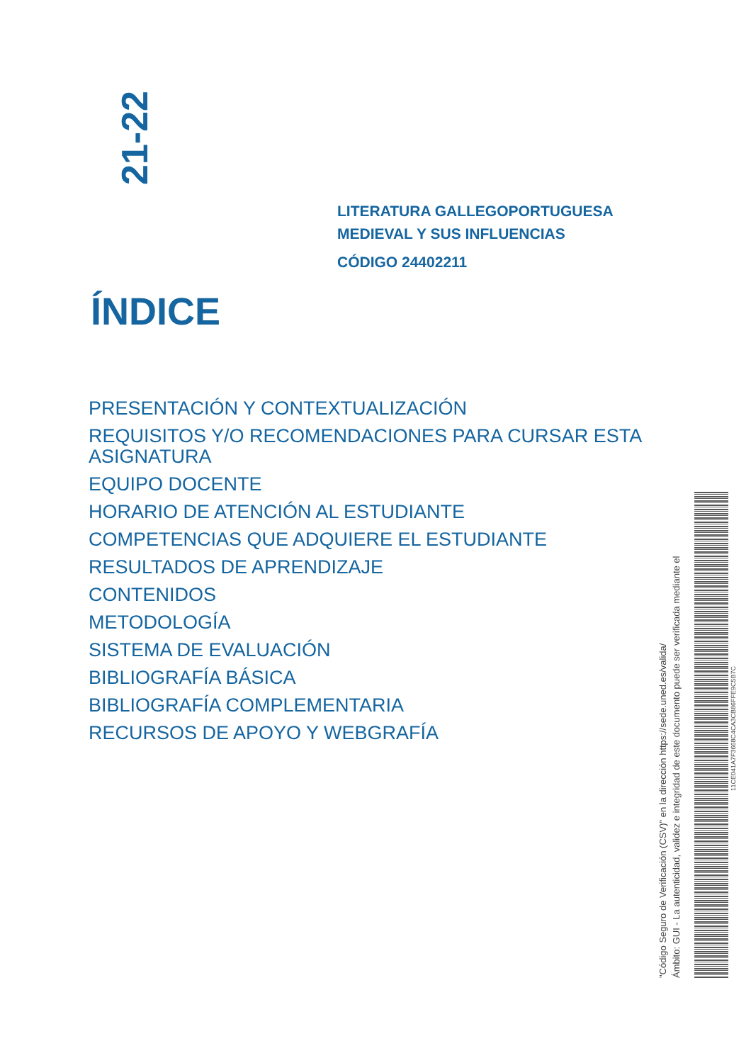21-22
LITERATURA GALLEGOPORTUGUESA
MEDIEVAL Y SUS INFLUENCIAS
CÓDIGO 24402211
ÍNDICE
PRESENTACIÓN Y CONTEXTUALIZACIÓN
REQUISITOS Y/O RECOMENDACIONES PARA CURSAR ESTA ASIGNATURA
EQUIPO DOCENTE
HORARIO DE ATENCIÓN AL ESTUDIANTE
COMPETENCIAS QUE ADQUIERE EL ESTUDIANTE
RESULTADOS DE APRENDIZAJE
CONTENIDOS
METODOLOGÍA
SISTEMA DE EVALUACIÓN
BIBLIOGRAFÍA BÁSICA
BIBLIOGRAFÍA COMPLEMENTARIA
RECURSOS DE APOYO Y WEBGRAFÍA
"Código Seguro de Verificación (CSV)" en la dirección https://sede.uned.es/valida/
Ámbito: GUI - La autenticidad, validez e integridad de este documento puede ser verificada mediante el
11CE041A7F3668C4CA3CB86FFE9C5B7C